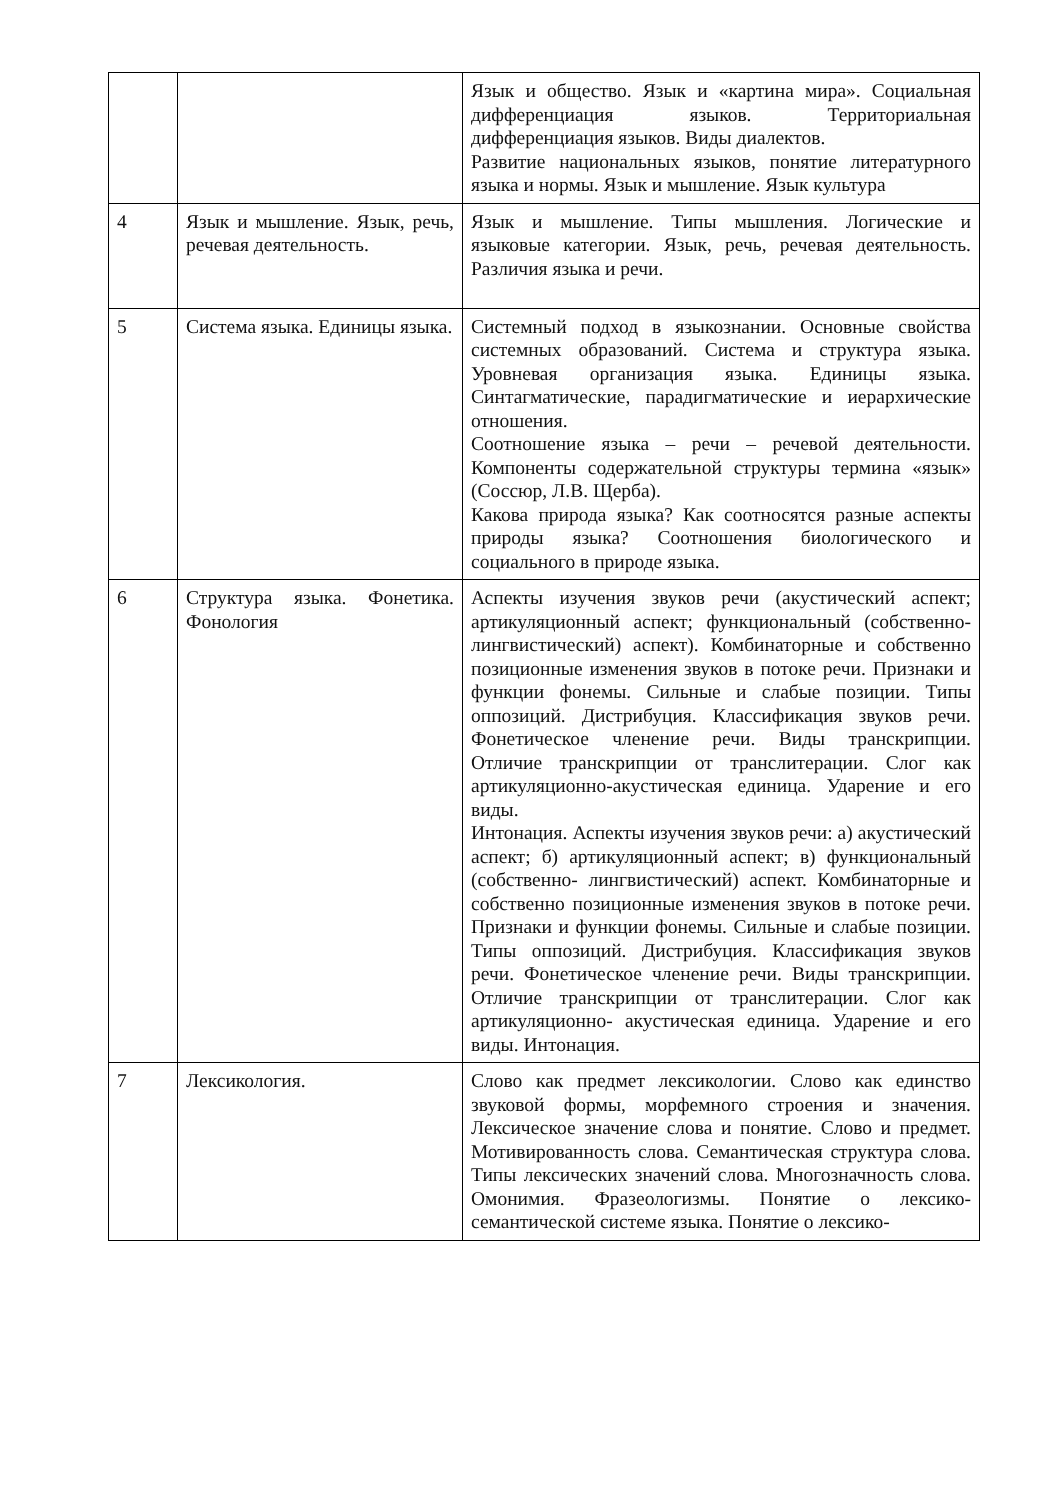| | | Язык и общество. Язык и «картина мира». Социальная дифференциация языков. Территориальная дифференциация языков. Виды диалектов. Развитие национальных языков, понятие литературного языка и нормы. Язык и мышление. Язык культура |
| 4 | Язык и мышление. Язык, речь, речевая деятельность. | Язык и мышление. Типы мышления. Логические и языковые категории. Язык, речь, речевая деятельность. Различия языка и речи. |
| 5 | Система языка. Единицы языка. | Системный подход в языкознании. Основные свойства системных образований. Система и структура языка. Уровневая организация языка. Единицы языка. Синтагматические, парадигматические и иерархические отношения. Соотношение языка – речи – речевой деятельности. Компоненты содержательной структуры термина «язык» (Соссюр, Л.В. Щерба). Какова природа языка? Как соотносятся разные аспекты природы языка? Соотношения биологического и социального в природе языка. |
| 6 | Структура языка. Фонетика. Фонология | Аспекты изучения звуков речи (акустический аспект; артикуляционный аспект; функциональный (собственно- лингвистический) аспект). Комбинаторные и собственно позиционные изменения звуков в потоке речи. Признаки и функции фонемы. Сильные и слабые позиции. Типы оппозиций. Дистрибуция. Классификация звуков речи. Фонетическое членение речи. Виды транскрипции. Отличие транскрипции от транслитерации. Слог как артикуляционно-акустическая единица. Ударение и его виды. Интонация. Аспекты изучения звуков речи: а) акустический аспект; б) артикуляционный аспект; в) функциональный (собственно- лингвистический) аспект. Комбинаторные и собственно позиционные изменения звуков в потоке речи. Признаки и функции фонемы. Сильные и слабые позиции. Типы оппозиций. Дистрибуция. Классификация звуков речи. Фонетическое членение речи. Виды транскрипции. Отличие транскрипции от транслитерации. Слог как артикуляционно- акустическая единица. Ударение и его виды. Интонация. |
| 7 | Лексикология. | Слово как предмет лексикологии. Слово как единство звуковой формы, морфемного строения и значения. Лексическое значение слова и понятие. Слово и предмет. Мотивированность слова. Семантическая структура слова. Типы лексических значений слова. Многозначность слова. Омонимия. Фразеологизмы. Понятие о лексико-семантической системе языка. Понятие о лексико- |